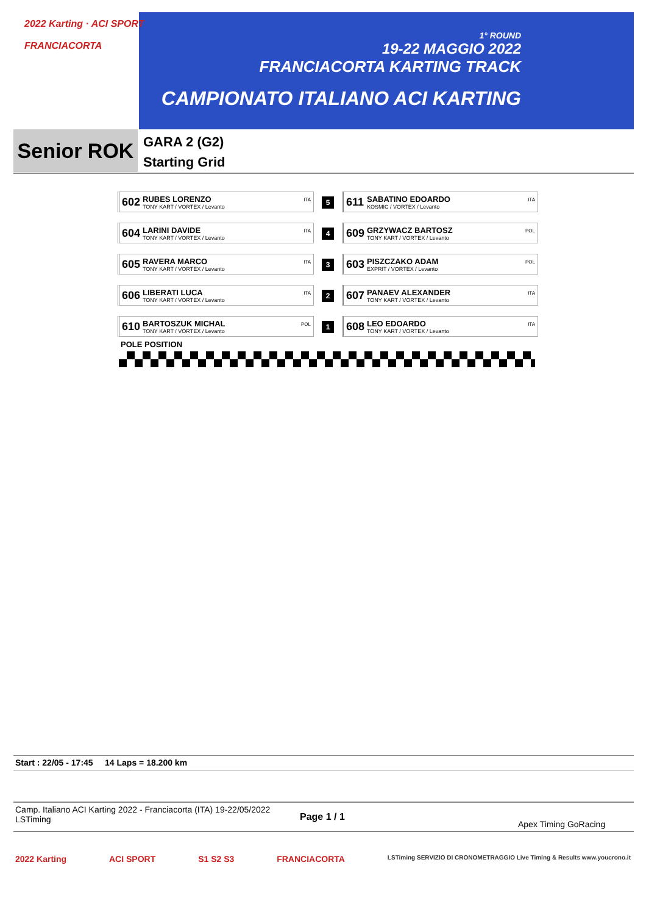2022 Karting · ACI SPORT
FRANCIACORTA
1° ROUND
19-22 MAGGIO 2022
FRANCIACORTA KARTING TRACK
CAMPIONATO ITALIANO ACI KARTING
Senior ROK
GARA 2 (G2)
Starting Grid
| 602 RUBES LORENZO TONY KART / VORTEX / Levanto ITA | 5 | 611 SABATINO EDOARDO KOSMIC / VORTEX / Levanto ITA |
| 604 LARINI DAVIDE TONY KART / VORTEX / Levanto ITA | 4 | 609 GRZYWACZ BARTOSZ TONY KART / VORTEX / Levanto POL |
| 605 RAVERA MARCO TONY KART / VORTEX / Levanto ITA | 3 | 603 PISZCZAKO ADAM EXPRIT / VORTEX / Levanto POL |
| 606 LIBERATI LUCA TONY KART / VORTEX / Levanto ITA | 2 | 607 PANAEV ALEXANDER TONY KART / VORTEX / Levanto ITA |
| 610 BARTOSZUK MICHAL TONY KART / VORTEX / Levanto POL | 1 | 608 LEO EDOARDO TONY KART / VORTEX / Levanto ITA |
POLE POSITION
Start : 22/05 - 17:45 14 Laps = 18.200 km
Camp. Italiano ACI Karting 2022 - Franciacorta (ITA) 19-22/05/2022
LSTiming
Page 1 / 1
Apex Timing GoRacing
2022 Karting ACI SPORT S1 S2 S3 FRANCIACORTA LSTiming SERVIZIO DI CRONOMETRAGGIO Live Timing & Results www.youcrono.it